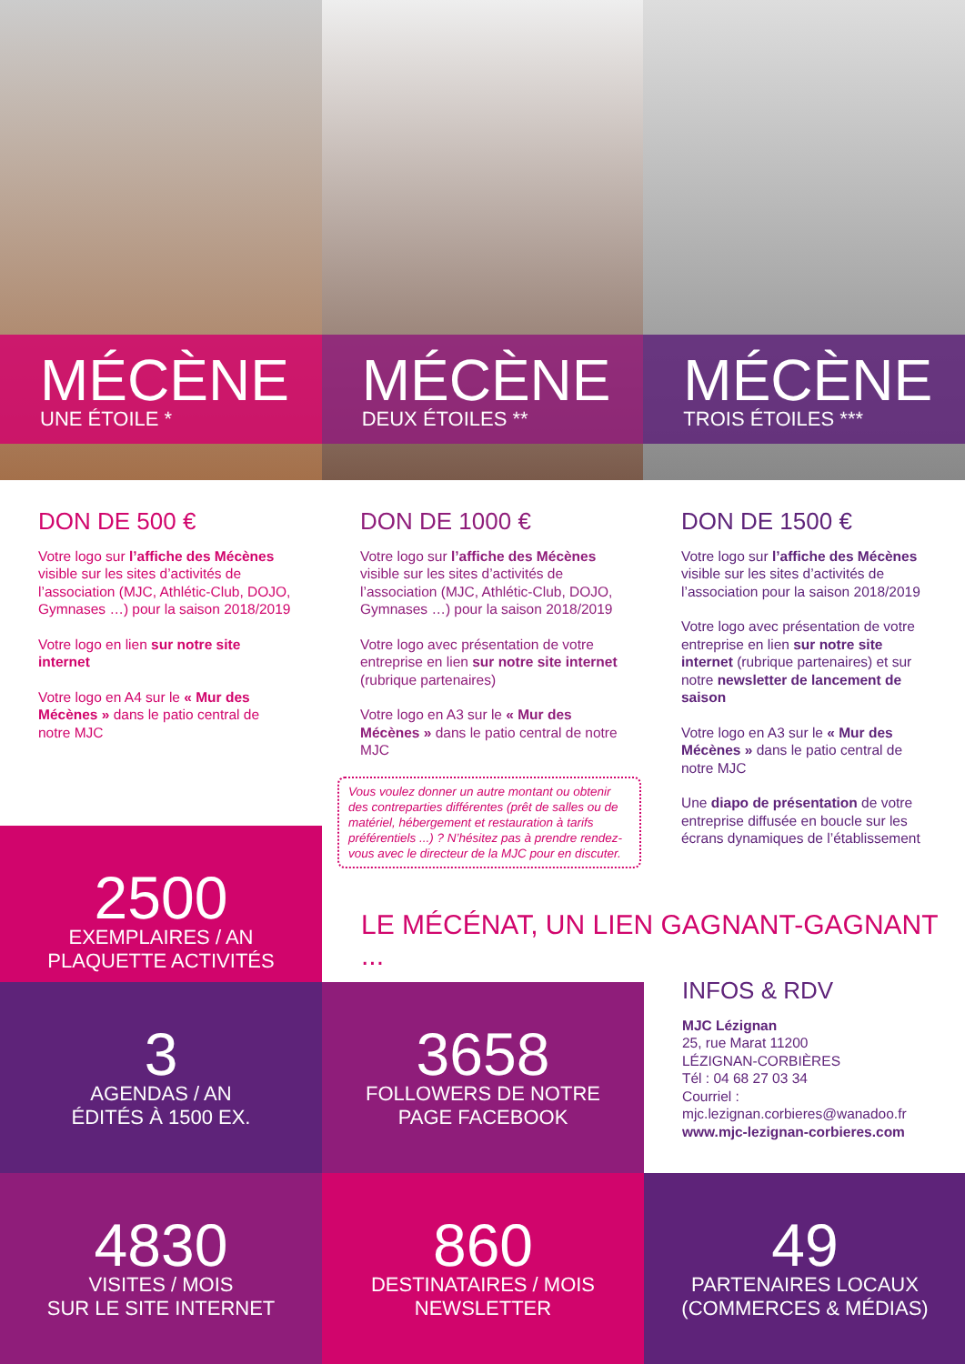MÉCÈNE
UNE ÉTOILE *
MÉCÈNE
DEUX ÉTOILES **
MÉCÈNE
TROIS ÉTOILES ***
DON DE 500 €
Votre logo sur l’affiche des Mécènes visible sur les sites d’activités de l’association (MJC, Athlétic-Club, DOJO, Gymnases …) pour la saison 2018/2019
Votre logo en lien sur notre site internet
Votre logo en A4 sur le « Mur des Mécènes » dans le patio central de notre MJC
2500
EXEMPLAIRES / AN
PLAQUETTE ACTIVITÉS
DON DE 1000 €
Votre logo sur l’affiche des Mécènes visible sur les sites d’activités de l’association (MJC, Athlétic-Club, DOJO, Gymnases …) pour la saison 2018/2019
Votre logo avec présentation de votre entreprise en lien sur notre site internet (rubrique partenaires)
Votre logo en A3 sur le « Mur des Mécènes » dans le patio central de notre MJC
Vous voulez donner un autre montant ou obtenir des contreparties différentes (prêt de salles ou de matériel, hébergement et restauration à tarifs préférentiels ...) ? N’hésitez pas à prendre rendez-vous avec le directeur de la MJC pour en discuter.
DON DE 1500 €
Votre logo sur l’affiche des Mécènes visible sur les sites d’activités de l’association pour la saison 2018/2019
Votre logo avec présentation de votre entreprise en lien sur notre site internet (rubrique partenaires) et sur notre newsletter de lancement de saison
Votre logo en A3 sur le « Mur des Mécènes » dans le patio central de notre MJC
Une diapo de présentation de votre entreprise diffusée en boucle sur les écrans dynamiques de l’établissement
LE MÉCÉNAT, UN LIEN GAGNANT-GAGNANT ...
3
AGENDAS / AN
ÉDITÉS À 1500 EX.
3658
FOLLOWERS DE NOTRE
PAGE FACEBOOK
INFOS & RDV
MJC Lézignan
25, rue Marat 11200
LÉZIGNAN-CORBIÈRES
Tél : 04 68 27 03 34
Courriel :
mjc.lezignan.corbieres@wanadoo.fr
www.mjc-lezignan-corbieres.com
4830
VISITES / MOIS
SUR LE SITE INTERNET
860
DESTINATAIRES / MOIS
NEWSLETTER
49
PARTENAIRES LOCAUX
(COMMERCES & MÉDIAS)